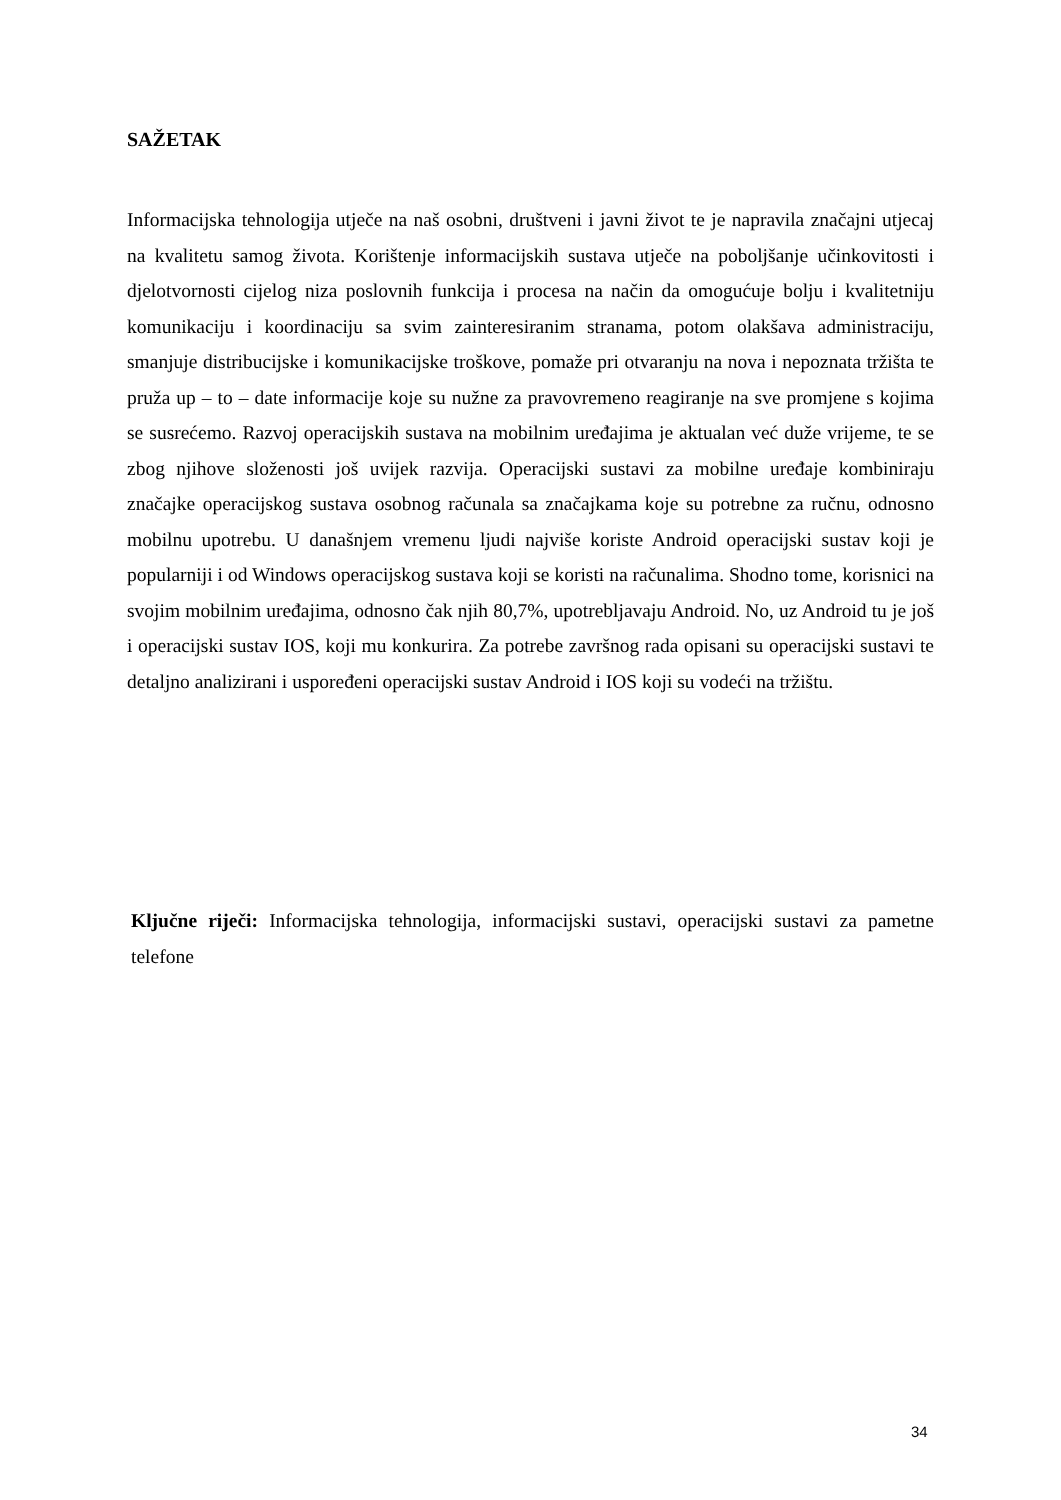SAŽETAK
Informacijska tehnologija utječe na naš osobni, društveni i javni život te je napravila značajni utjecaj na kvalitetu samog života. Korištenje informacijskih sustava utječe na poboljšanje učinkovitosti i djelotvornosti cijelog niza poslovnih funkcija i procesa na način da omogućuje bolju i kvalitetniju komunikaciju i koordinaciju sa svim zainteresiranim stranama, potom olakšava administraciju, smanjuje distribucijske i komunikacijske troškove, pomaže pri otvaranju na nova i nepoznata tržišta te pruža up – to – date informacije koje su nužne za pravovremeno reagiranje na sve promjene s kojima se susrećemo. Razvoj operacijskih sustava na mobilnim uređajima je aktualan već duže vrijeme, te se zbog njihove složenosti još uvijek razvija. Operacijski sustavi za mobilne uređaje kombiniraju značajke operacijskog sustava osobnog računala sa značajkama koje su potrebne za ručnu, odnosno mobilnu upotrebu. U današnjem vremenu ljudi najviše koriste Android operacijski sustav koji je popularniji i od Windows operacijskog sustava koji se koristi na računalima. Shodno tome, korisnici na svojim mobilnim uređajima, odnosno čak njih 80,7%, upotrebljavaju Android. No, uz Android tu je još i operacijski sustav IOS, koji mu konkurira. Za potrebe završnog rada opisani su operacijski sustavi te detaljno analizirani i uspoređeni operacijski sustav Android i IOS koji su vodeći na tržištu.
Ključne riječi: Informacijska tehnologija, informacijski sustavi, operacijski sustavi za pametne telefone
34